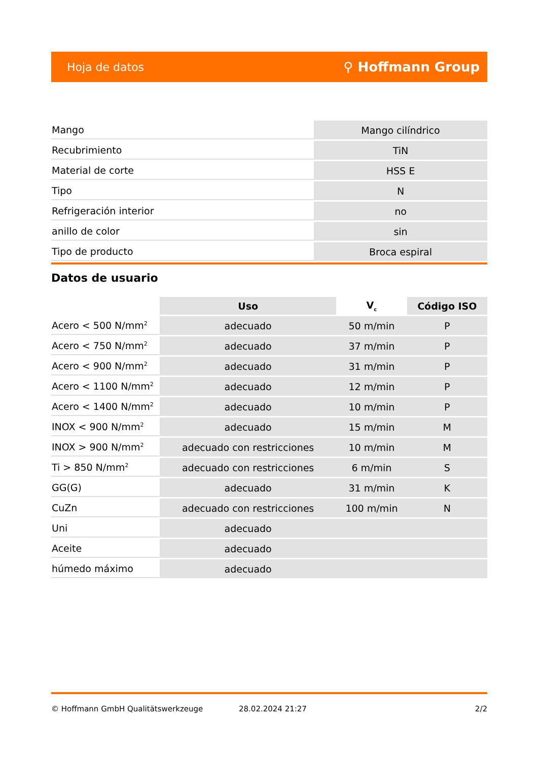Hoja de datos ⚲ Hoffmann Group
| Mango | Mango cilíndrico |
| Recubrimiento | TiN |
| Material de corte | HSS E |
| Tipo | N |
| Refrigeración interior | no |
| anillo de color | sin |
| Tipo de producto | Broca espiral |
Datos de usuario
| | Uso | V<sub>c</sub> | Código ISO |
| --- | --- | --- | --- |
| Acero < 500 N/mm<sup>2</sup> | adecuado | 50 m/min | P |
| Acero < 750 N/mm<sup>2</sup> | adecuado | 37 m/min | P |
| Acero < 900 N/mm<sup>2</sup> | adecuado | 31 m/min | P |
| Acero < 1100 N/mm<sup>2</sup> | adecuado | 12 m/min | P |
| Acero < 1400 N/mm<sup>2</sup> | adecuado | 10 m/min | P |
| INOX < 900 N/mm<sup>2</sup> | adecuado | 15 m/min | M |
| INOX > 900 N/mm<sup>2</sup> | adecuado con restricciones | 10 m/min | M |
| Ti > 850 N/mm<sup>2</sup> | adecuado con restricciones | 6 m/min | S |
| GG(G) | adecuado | 31 m/min | K |
| CuZn | adecuado con restricciones | 100 m/min | N |
| Uni | adecuado | | |
| Aceite | adecuado | | |
| húmedo máximo | adecuado | | |
© Hoffmann GmbH Qualitätswerkzeuge 28.02.2024 21:27 2/2